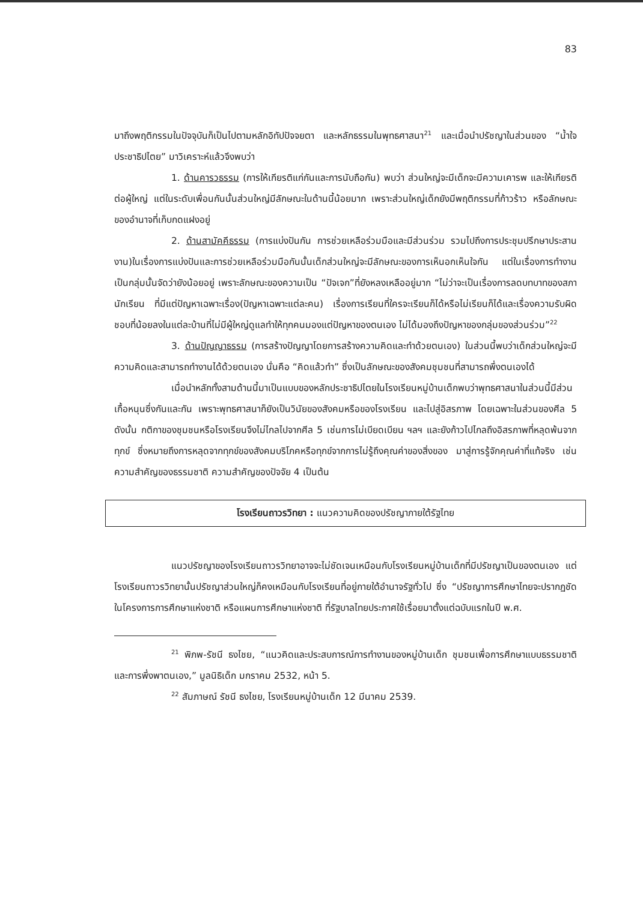83
มาถึงพฤติกรรมในปัจจุบันก็เป็นไปตามหลักอิทัปปัจจยตา และหลักธรรมในพุทธศาสนา<sup>21</sup> และเมื่อนำปรัชญาในส่วนของ “น้ำใจประชาธิปไตย” มาวิเคราะห์แล้วจึงพบว่า
1. ด้านคารวธรรม (การให้เกียรติแก่กันและการนับถือกัน) พบว่า ส่วนใหญ่จะมีเด็กจะมีความเคารพ และให้เกียรติต่อผู้ใหญ่ แต่ในระดับเพื่อนกันนั้นส่วนใหญ่มีลักษณะในด้านนี้น้อยมาก เพราะส่วนใหญ่เด็กยังมีพฤติกรรมที่ก้าวร้าว หรือลักษณะของอำนาจที่เก็บกดแฝงอยู่
2. ด้านสามัคคีธรรม (การแบ่งปันกัน การช่วยเหลือร่วมมือและมีส่วนร่วม รวมไปถึงการประชุมปรึกษาประสานงาน)ในเรื่องการแบ่งปันและการช่วยเหลือร่วมมือกันนั้นเด็กส่วนใหญ่จะมีลักษณะของการเห็นอกเห็นใจกัน แต่ในเรื่องการทำงานเป็นกลุ่มนั้นจัดว่ายังน้อยอยู่ เพราะลักษณะของความเป็น “ปัจเจก”ที่ยังหลงเหลืออยู่มาก “ไม่ว่าจะเป็นเรื่องการลดบทบาทของสภานักเรียน ที่มีแต่ปัญหาเฉพาะเรื่อง(ปัญหาเฉพาะแต่ละคน) เรื่องการเรียนที่ใครจะเรียนก็ได้หรือไม่เรียนก็ได้และเรื่องความรับผิดชอบที่น้อยลงในแต่ละบ้านที่ไม่มีผู้ใหญ่ดูแลทำให้ทุกคนมองแต่ปัญหาของตนเอง ไม่ได้มองถึงปัญหาของกลุ่มของส่วนร่วม”<sup>22</sup>
3. ด้านปัญญาธรรม (การสร้างปัญญาโดยการสร้างความคิดและทำด้วยตนเอง) ในส่วนนี้พบว่าเด็กส่วนใหญ่จะมีความคิดและสามารถทำงานได้ด้วยตนเอง นั่นคือ “คิดแล้วทำ” ซึ่งเป็นลักษณะของสังคมชุมชนที่สามารถพึ่งตนเองได้
เมื่อนำหลักทั้งสามด้านนี้มาเป็นแบบของหลักประชาธิปไตยในโรงเรียนหมู่บ้านเด็กพบว่าพุทธศาสนาในส่วนนี้มีส่วนเกื้อหนุนซึ่งกันและกัน เพราะพุทธศาสนาก็ยังเป็นวินัยของสังคมหรือของโรงเรียน และไปสู่อิสรภาพ โดยเฉพาะในส่วนของศีล 5 ดังนั้น กติกาของชุมชนหรือโรงเรียนจึงไม่ไกลไปจากศีล 5 เช่นการไม่เบียดเบียน ฯลฯ และยังก้าวไปไกลถึงอิสรภาพที่หลุดพ้นจากทุกข์ ซึ่งหมายถึงการหลุดจากทุกข์ของสังคมบริโภคหรือทุกข์จากการไม่รู้ถึงคุณค่าของสิ่งของ มาสู่การรู้จักคุณค่าที่แท้จริง เช่น ความสำคัญของธรรมชาติ ความสำคัญของปัจจัย 4 เป็นต้น
โรงเรียนถาวรวิทยา : แนวความคิดของปรัชญาภายใต้รัฐไทย
แนวปรัชญาของโรงเรียนถาวรวิทยาอาจจะไม่ชัดเจนเหมือนกับโรงเรียนหมู่บ้านเด็กที่มีปรัชญาเป็นของตนเอง แต่โรงเรียนถาวรวิทยานั้นปรัชญาส่วนใหญ่ก็คงเหมือนกับโรงเรียนที่อยู่ภายใต้อำนาจรัฐทั่วไป ซึ่ง “ปรัชญาการศึกษาไทยจะปรากฏชัดในโครงการการศึกษาแห่งชาติ หรือแผนการศึกษาแห่งชาติ ที่รัฐบาลไทยประกาศใช้เรื่อยมาตั้งแต่ฉบับแรกในปี พ.ศ.
<sup>21</sup> พิภพ-รัชนี ธงไชย, “แนวคิดและประสบการณ์การทำงานของหมู่บ้านเด็ก ชุมชนเพื่อการศึกษาแบบธรรมชาติและการพึ่งพาตนเอง,” มูลนิธิเด็ก มกราคม 2532, หน้า 5.
<sup>22</sup> สัมภาษณ์ รัชนี ธงไชย, โรงเรียนหมู่บ้านเด็ก 12 มีนาคม 2539.